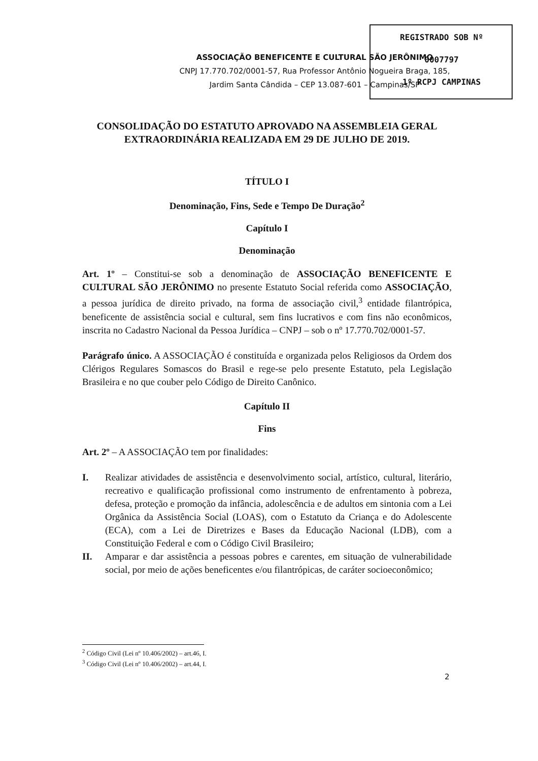REGISTRADO SOB Nº
0007797
1º RCPJ CAMPINAS
ASSOCIAÇÃO BENEFICENTE E CULTURAL SÃO JERÔNIMO
CNPJ 17.770.702/0001-57, Rua Professor Antônio Nogueira Braga, 185,
Jardim Santa Cândida – CEP 13.087-601 – Campinas/SP
CONSOLIDAÇÃO DO ESTATUTO APROVADO NA ASSEMBLEIA GERAL EXTRAORDINÁRIA REALIZADA EM 29 DE JULHO DE 2019.
TÍTULO I
Denominação, Fins, Sede e Tempo De Duração<sup>2</sup>
Capítulo I
Denominação
Art. 1º – Constitui-se sob a denominação de ASSOCIAÇÃO BENEFICENTE E CULTURAL SÃO JERÔNIMO no presente Estatuto Social referida como ASSOCIAÇÃO, a pessoa jurídica de direito privado, na forma de associação civil,<sup>3</sup> entidade filantrópica, beneficente de assistência social e cultural, sem fins lucrativos e com fins não econômicos, inscrita no Cadastro Nacional da Pessoa Jurídica – CNPJ – sob o nº 17.770.702/0001-57.
Parágrafo único. A ASSOCIAÇÃO é constituída e organizada pelos Religiosos da Ordem dos Clérigos Regulares Somascos do Brasil e rege-se pelo presente Estatuto, pela Legislação Brasileira e no que couber pelo Código de Direito Canônico.
Capítulo II
Fins
Art. 2º – A ASSOCIAÇÃO tem por finalidades:
I. Realizar atividades de assistência e desenvolvimento social, artístico, cultural, literário, recreativo e qualificação profissional como instrumento de enfrentamento à pobreza, defesa, proteção e promoção da infância, adolescência e de adultos em sintonia com a Lei Orgânica da Assistência Social (LOAS), com o Estatuto da Criança e do Adolescente (ECA), com a Lei de Diretrizes e Bases da Educação Nacional (LDB), com a Constituição Federal e com o Código Civil Brasileiro;
II. Amparar e dar assistência a pessoas pobres e carentes, em situação de vulnerabilidade social, por meio de ações beneficentes e/ou filantrópicas, de caráter socioeconômico;
<sup>2</sup> Código Civil (Lei nº 10.406/2002) – art.46, I.
<sup>3</sup> Código Civil (Lei nº 10.406/2002) – art.44, I.
2